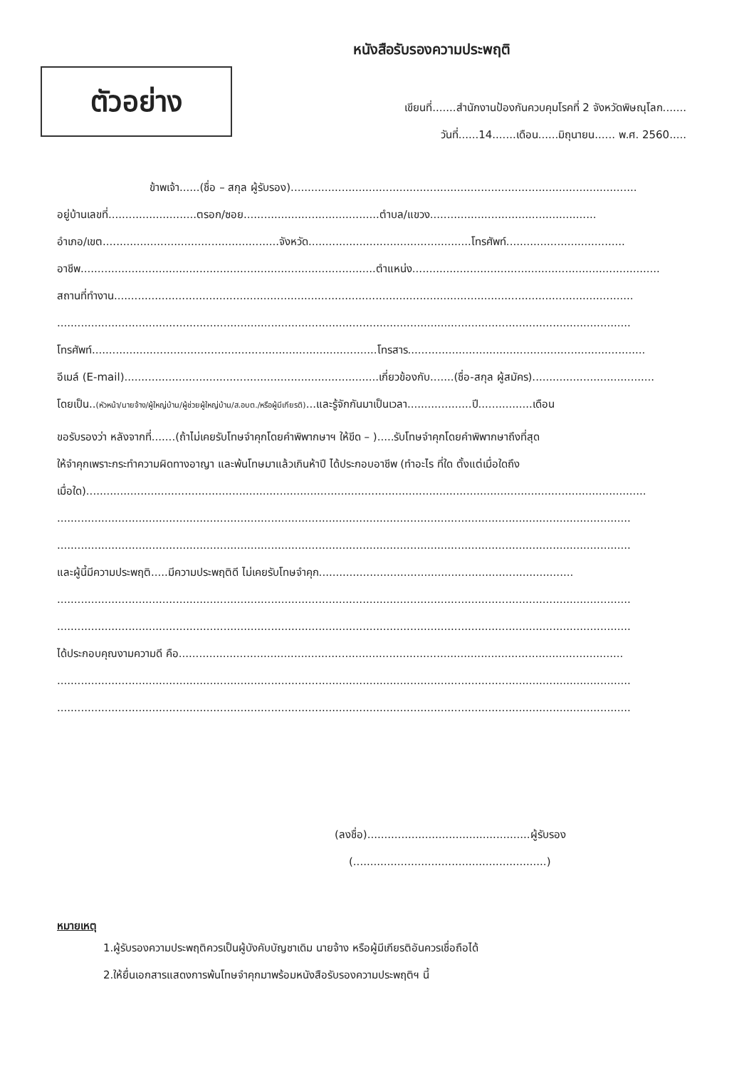หนังสือรับรองความประพฤติ
ตัวอย่าง
เขียนที่.......สำนักงานป้องกันควบคุมโรคที่ 2 จังหวัดพิษณุโลก.......
วันที่......14.......เดือน......มิถุนายน...... พ.ศ. 2560.....
ข้าพเจ้า......(ชื่อ – สกุล ผู้รับรอง)......................................................................................................
อยู่บ้านเลขที่..........................ตรอก/ซอย........................................ตำบล/แขวง.................................................
อำเภอ/เขต....................................................จังหวัด................................................โทรศัพท์...................................
อาชีพ.......................................................................................ตำแหน่ง.........................................................................
สถานที่ทำงาน.........................................................................................................................................................
.........................................................................................................................................................................
โทรศัพท์....................................................................................โทรสาร......................................................................
อีเมล์ (E-mail)...........................................................................เกี่ยวข้องกับ.......(ชื่อ-สกุล ผู้สมัคร)....................................
โดยเป็น..(หัวหน้า/นายจ้าง/ผู้ใหญ่บ้าน/ผู้ช่วยผู้ใหญ่บ้าน/ส.อบต./หรือผู้มีเกียรติ)...และรู้จักกันมาเป็นเวลา...................ปี................เดือน
ขอรับรองว่า หลังจากที่.......(ถ้าไม่เคยรับโทษจำคุกโดยคำพิพากษาฯ ให้ขีด – ).....รับโทษจำคุกโดยคำพิพากษาถึงที่สุด
ให้จำคุกเพราะกระทำความผิดทางอาญา และพ้นโทษมาแล้วเกินห้าปี ได้ประกอบอาชีพ (ทำอะไร ที่ใด ตั้งแต่เมื่อใดถึง
เมื่อใด).....................................................................................................................................................................
.........................................................................................................................................................................
.........................................................................................................................................................................
และผู้นี้มีความประพฤติ.....มีความประพฤติดี ไม่เคยรับโทษจำคุก...........................................................................
.........................................................................................................................................................................
.........................................................................................................................................................................
ได้ประกอบคุณงามความดี คือ...................................................................................................................................
.........................................................................................................................................................................
.........................................................................................................................................................................
(ลงชื่อ)................................................ผู้รับรอง
(.........................................................)
หมายเหตุ
1.ผู้รับรองความประพฤติควรเป็นผู้บังคับบัญชาเดิม นายจ้าง หรือผู้มีเกียรติอันควรเชื่อถือได้
2.ให้ยื่นเอกสารแสดงการพ้นโทษจำคุกมาพร้อมหนังสือรับรองความประพฤติฯ นี้